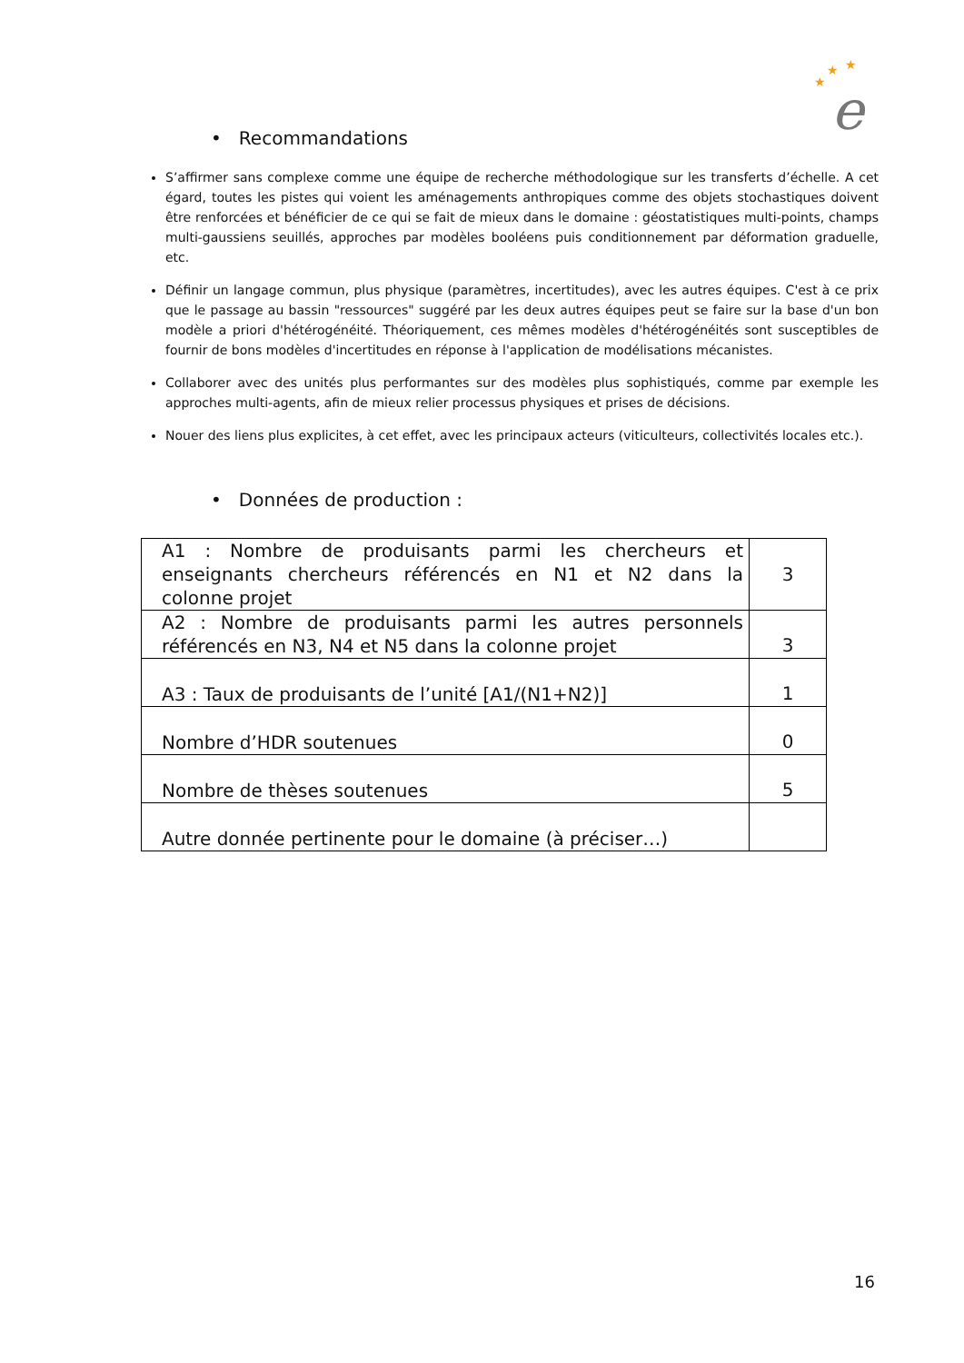★
★
★
e
• Recommandations
S’affirmer sans complexe comme une équipe de recherche méthodologique sur les transferts d’échelle. A cet égard, toutes les pistes qui voient les aménagements anthropiques comme des objets stochastiques doivent être renforcées et bénéficier de ce qui se fait de mieux dans le domaine : géostatistiques multi-points, champs multi-gaussiens seuillés, approches par modèles booléens puis conditionnement par déformation graduelle, etc.
Définir un langage commun, plus physique (paramètres, incertitudes), avec les autres équipes. C'est à ce prix que le passage au bassin "ressources" suggéré par les deux autres équipes peut se faire sur la base d'un bon modèle a priori d'hétérogénéité. Théoriquement, ces mêmes modèles d'hétérogénéités sont susceptibles de fournir de bons modèles d'incertitudes en réponse à l'application de modélisations mécanistes.
Collaborer avec des unités plus performantes sur des modèles plus sophistiqués, comme par exemple les approches multi-agents, afin de mieux relier processus physiques et prises de décisions.
Nouer des liens plus explicites, à cet effet, avec les principaux acteurs (viticulteurs, collectivités locales etc.).
• Données de production :
| A1 : Nombre de produisants parmi les chercheurs et enseignants chercheurs référencés en N1 et N2 dans la colonne projet | 3 |
| A2 : Nombre de produisants parmi les autres personnels référencés en N3, N4 et N5 dans la colonne projet | 3 |
| A3 : Taux de produisants de l’unité [A1/(N1+N2)] | 1 |
| Nombre d’HDR soutenues | 0 |
| Nombre de thèses soutenues | 5 |
| Autre donnée pertinente pour le domaine (à préciser…) | |
16